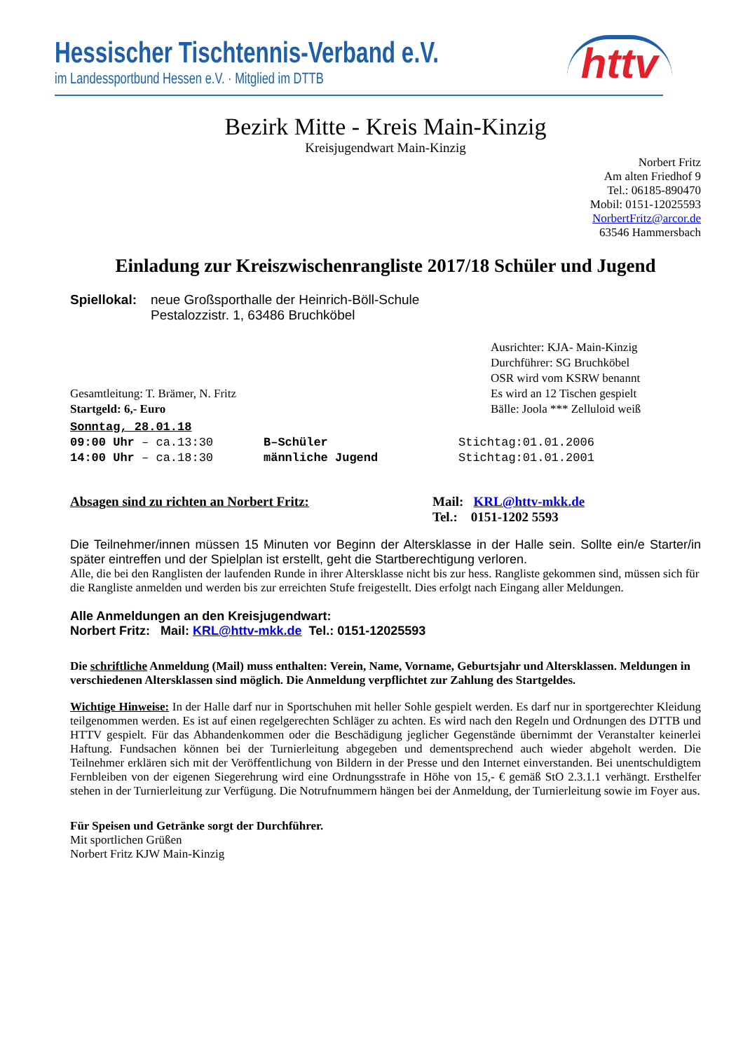Hessischer Tischtennis-Verband e.V.
im Landessportbund Hessen e.V. · Mitglied im DTTB
httv
Bezirk Mitte - Kreis Main-Kinzig
Kreisjugendwart Main-Kinzig
Norbert Fritz
Am alten Friedhof 9
Tel.: 06185-890470
Mobil: 0151-12025593
NorbertFritz@arcor.de
63546 Hammersbach
Einladung zur Kreiszwischenrangliste 2017/18 Schüler und Jugend
Spiellokal:
neue Großsporthalle der Heinrich-Böll-Schule
Pestalozzistr. 1, 63486 Bruchköbel
Gesamtleitung: T. Brämer, N. Fritz
Startgeld: 6,- Euro
Ausrichter: KJA- Main-Kinzig
Durchführer: SG Bruchköbel
OSR wird vom KSRW benannt
Es wird an 12 Tischen gespielt
Bälle: Joola *** Zelluloid weiß
Sonntag, 28.01.18
09:00 Uhr – ca.13:30 B–Schüler Stichtag:01.01.2006
14:00 Uhr – ca.18:30 männliche Jugend Stichtag:01.01.2001
Absagen sind zu richten an Norbert Fritz: Mail: KRL@httv-mkk.de
Tel.: 0151-1202 5593
Die Teilnehmer/innen müssen 15 Minuten vor Beginn der Altersklasse in der Halle sein. Sollte ein/e Starter/in später eintreffen und der Spielplan ist erstellt, geht die Startberechtigung verloren.
Alle, die bei den Ranglisten der laufenden Runde in ihrer Altersklasse nicht bis zur hess. Rangliste gekommen sind, müssen sich für die Rangliste anmelden und werden bis zur erreichten Stufe freigestellt. Dies erfolgt nach Eingang aller Meldungen.
Alle Anmeldungen an den Kreisjugendwart:
Norbert Fritz: Mail: KRL@httv-mkk.de Tel.: 0151-12025593
Die schriftliche Anmeldung (Mail) muss enthalten: Verein, Name, Vorname, Geburtsjahr und Altersklassen. Meldungen in verschiedenen Altersklassen sind möglich. Die Anmeldung verpflichtet zur Zahlung des Startgeldes.
Wichtige Hinweise: In der Halle darf nur in Sportschuhen mit heller Sohle gespielt werden. Es darf nur in sportgerechter Kleidung teilgenommen werden. Es ist auf einen regelgerechten Schläger zu achten. Es wird nach den Regeln und Ordnungen des DTTB und HTTV gespielt. Für das Abhandenkommen oder die Beschädigung jeglicher Gegenstände übernimmt der Veranstalter keinerlei Haftung. Fundsachen können bei der Turnierleitung abgegeben und dementsprechend auch wieder abgeholt werden. Die Teilnehmer erklären sich mit der Veröffentlichung von Bildern in der Presse und den Internet einverstanden. Bei unentschuldigtem Fernbleiben von der eigenen Siegerehrung wird eine Ordnungsstrafe in Höhe von 15,- € gemäß StO 2.3.1.1 verhängt. Ersthelfer stehen in der Turnierleitung zur Verfügung. Die Notrufnummern hängen bei der Anmeldung, der Turnierleitung sowie im Foyer aus.
Für Speisen und Getränke sorgt der Durchführer.
Mit sportlichen Grüßen
Norbert Fritz KJW Main-Kinzig